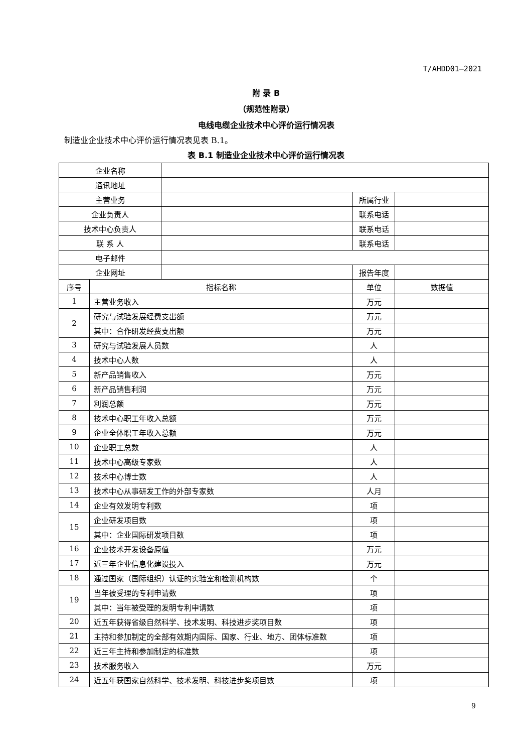T/AHDD01—2021
附 录 B
（规范性附录）
电线电缆企业技术中心评价运行情况表
制造业企业技术中心评价运行情况表见表 B.1。
表 B.1 制造业企业技术中心评价运行情况表
| 企业名称 | | | | |
| 通讯地址 | | | | |
| 主营业务 | | | 所属行业 | |
| 企业负责人 | | | 联系电话 | |
| 技术中心负责人 | | | 联系电话 | |
| 联 系 人 | | | 联系电话 | |
| 电子邮件 | | | | |
| 企业网址 | | | 报告年度 | |
| 序号 | 指标名称 | | 单位 | 数据值 |
| 1 | 主营业务收入 | | 万元 | |
| 2 | 研究与试验发展经费支出额 | | 万元 | |
| | 其中：合作研发经费支出额 | | 万元 | |
| 3 | 研究与试验发展人员数 | | 人 | |
| 4 | 技术中心人数 | | 人 | |
| 5 | 新产品销售收入 | | 万元 | |
| 6 | 新产品销售利润 | | 万元 | |
| 7 | 利润总额 | | 万元 | |
| 8 | 技术中心职工年收入总额 | | 万元 | |
| 9 | 企业全体职工年收入总额 | | 万元 | |
| 10 | 企业职工总数 | | 人 | |
| 11 | 技术中心高级专家数 | | 人 | |
| 12 | 技术中心博士数 | | 人 | |
| 13 | 技术中心从事研发工作的外部专家数 | | 人月 | |
| 14 | 企业有效发明专利数 | | 项 | |
| 15 | 企业研发项目数 | | 项 | |
| | 其中：企业国际研发项目数 | | 项 | |
| 16 | 企业技术开发设备原值 | | 万元 | |
| 17 | 近三年企业信息化建设投入 | | 万元 | |
| 18 | 通过国家（国际组织）认证的实验室和检测机构数 | | 个 | |
| 19 | 当年被受理的专利申请数 | | 项 | |
| | 其中：当年被受理的发明专利申请数 | | 项 | |
| 20 | 近五年获得省级自然科学、技术发明、科技进步奖项目数 | | 项 | |
| 21 | 主持和参加制定的全部有效期内国际、国家、行业、地方、团体标准数 | | 项 | |
| 22 | 近三年主持和参加制定的标准数 | | 项 | |
| 23 | 技术服务收入 | | 万元 | |
| 24 | 近五年获国家自然科学、技术发明、科技进步奖项目数 | | 项 | |
9